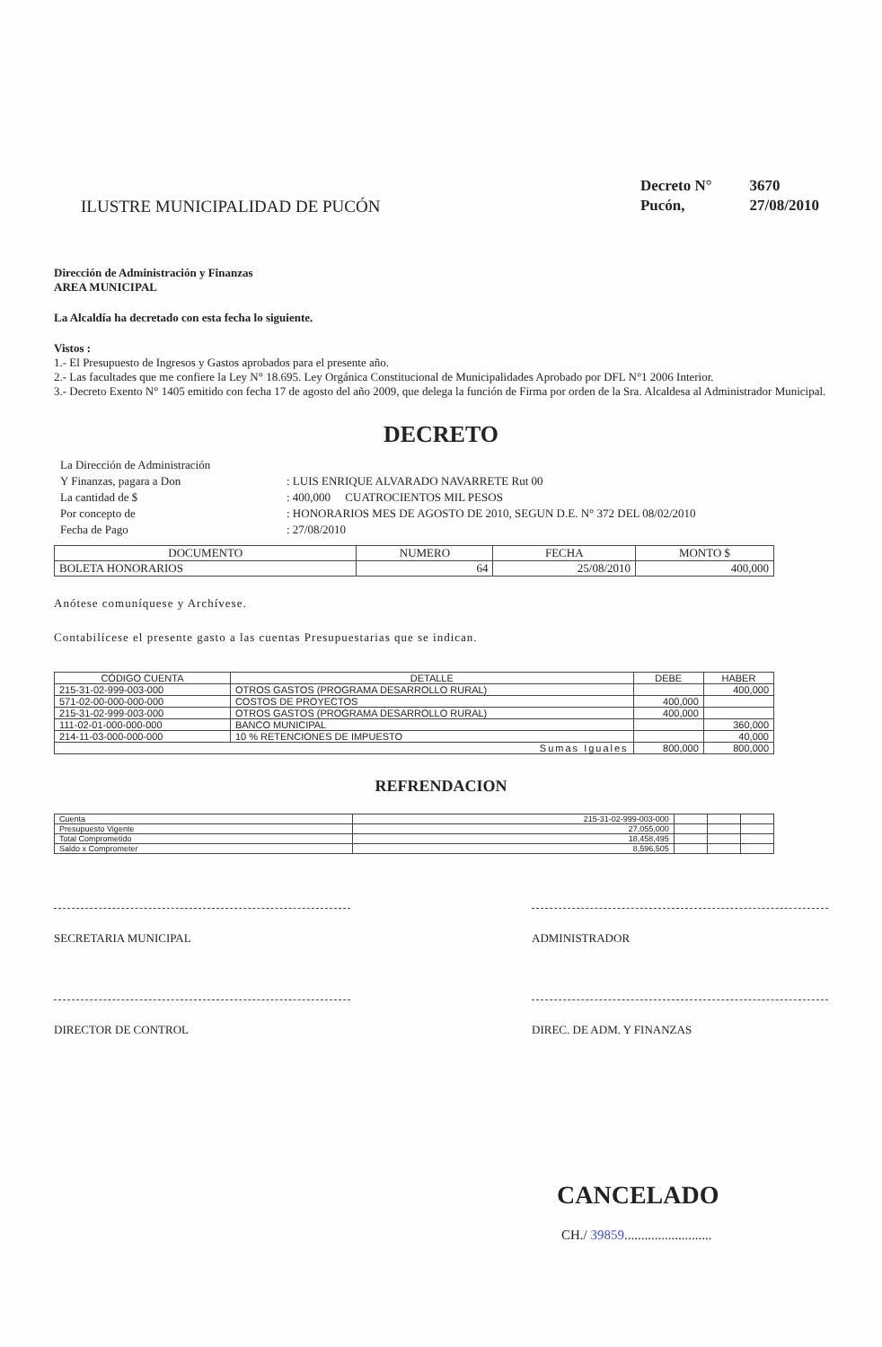ILUSTRE MUNICIPALIDAD DE PUCÓN
| Decreto N° | 3670 |
| Pucón, | 27/08/2010 |
Dirección de Administración y Finanzas
AREA MUNICIPAL
La Alcaldía ha decretado con esta fecha lo siguiente.
Vistos :
1.- El Presupuesto de Ingresos y Gastos aprobados para el presente año.
2.- Las facultades que me confiere la Ley N° 18.695. Ley Orgánica Constitucional de Municipalidades Aprobado por DFL N°1 2006 Interior.
3.- Decreto Exento N° 1405 emitido con fecha 17 de agosto del año 2009, que delega la función de Firma por orden de la Sra. Alcaldesa al Administrador Municipal.
DECRETO
| La Dirección de Administración | |
| Y Finanzas, pagara a Don | : LUIS ENRIQUE ALVARADO NAVARRETE Rut 00 |
| La cantidad de $ | : 400,000 CUATROCIENTOS MIL PESOS |
| Por concepto de | : HONORARIOS MES DE AGOSTO DE 2010, SEGUN D.E. N° 372 DEL 08/02/2010 |
| Fecha de Pago | : 27/08/2010 |
| DOCUMENTO | NUMERO | FECHA | MONTO $ |
| --- | --- | --- | --- |
| BOLETA HONORARIOS | 64 | 25/08/2010 | 400,000 |
Anótese comuníquese y Archívese.
Contabilícese el presente gasto a las cuentas Presupuestarias que se indican.
| CÓDIGO CUENTA | DETALLE | DEBE | HABER |
| --- | --- | --- | --- |
| 215-31-02-999-003-000 | OTROS GASTOS (PROGRAMA DESARROLLO RURAL) | | 400,000 |
| 571-02-00-000-000-000 | COSTOS DE PROYECTOS | 400,000 | |
| 215-31-02-999-003-000 | OTROS GASTOS (PROGRAMA DESARROLLO RURAL) | 400,000 | |
| 111-02-01-000-000-000 | BANCO MUNICIPAL | | 360,000 |
| 214-11-03-000-000-000 | 10 % RETENCIONES DE IMPUESTO | | 40,000 |
| Sumas Iguales | | 800,000 | 800,000 |
REFRENDACION
| Cuenta | 215-31-02-999-003-000 | | | |
| Presupuesto Vigente | 27,055,000 | | | |
| Total Comprometido | 18,458,495 | | | |
| Saldo x Comprometer | 8,596,505 | | | |
SECRETARIA MUNICIPAL ADMINISTRADOR
DIRECTOR DE CONTROL DIREC. DE ADM. Y FINANZAS
CANCELADO
CH./ 39859..........................